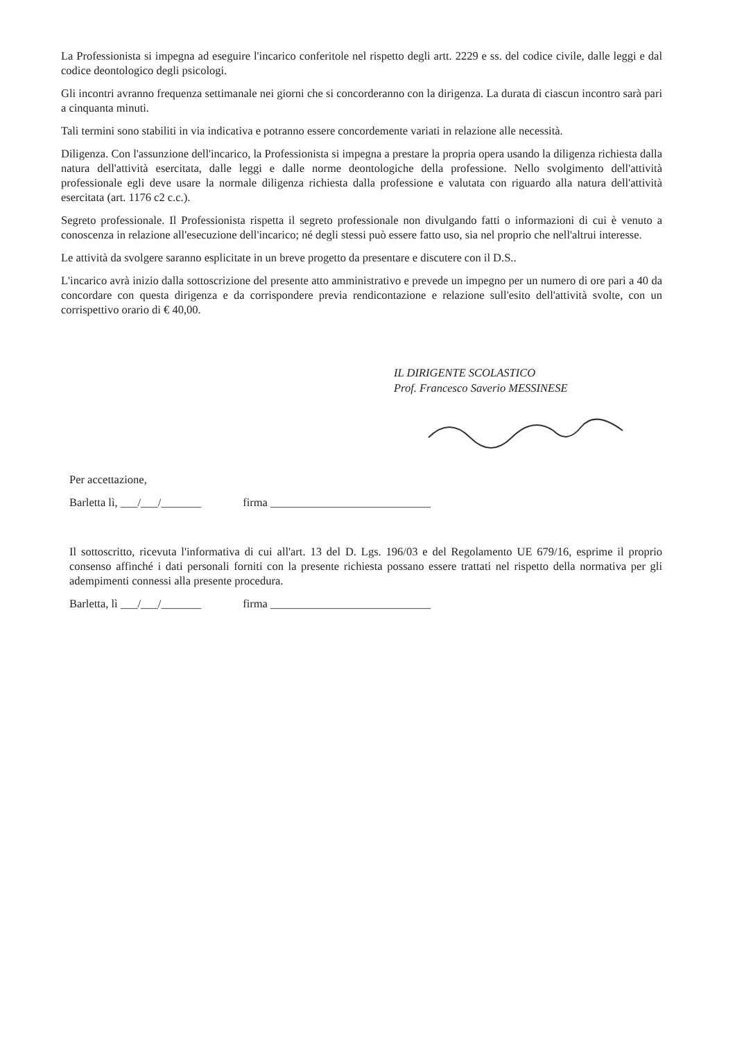La Professionista si impegna ad eseguire l'incarico conferitole nel rispetto degli artt. 2229 e ss. del codice civile, dalle leggi e dal codice deontologico degli psicologi.
Gli incontri avranno frequenza settimanale nei giorni che si concorderanno con la dirigenza. La durata di ciascun incontro sarà pari a cinquanta minuti.
Tali termini sono stabiliti in via indicativa e potranno essere concordemente variati in relazione alle necessità.
Diligenza. Con l'assunzione dell'incarico, la Professionista si impegna a prestare la propria opera usando la diligenza richiesta dalla natura dell'attività esercitata, dalle leggi e dalle norme deontologiche della professione. Nello svolgimento dell'attività professionale egli deve usare la normale diligenza richiesta dalla professione e valutata con riguardo alla natura dell'attività esercitata (art. 1176 c2 c.c.).
Segreto professionale. Il Professionista rispetta il segreto professionale non divulgando fatti o informazioni di cui è venuto a conoscenza in relazione all'esecuzione dell'incarico; né degli stessi può essere fatto uso, sia nel proprio che nell'altrui interesse.
Le attività da svolgere saranno esplicitate in un breve progetto da presentare e discutere con il D.S..
L'incarico avrà inizio dalla sottoscrizione del presente atto amministrativo e prevede un impegno per un numero di ore pari a 40 da concordare con questa dirigenza e da corrispondere previa rendicontazione e relazione sull'esito dell'attività svolte, con un corrispettivo orario di € 40,00.
IL DIRIGENTE SCOLASTICO
Prof. Francesco Saverio MESSINESE
Per accettazione,
Barletta lì, ___/___/_______ firma ____________________________
Il sottoscritto, ricevuta l'informativa di cui all'art. 13 del D. Lgs. 196/03 e del Regolamento UE 679/16, esprime il proprio consenso affinché i dati personali forniti con la presente richiesta possano essere trattati nel rispetto della normativa per gli adempimenti connessi alla presente procedura.
Barletta, lì ___/___/_______ firma ____________________________